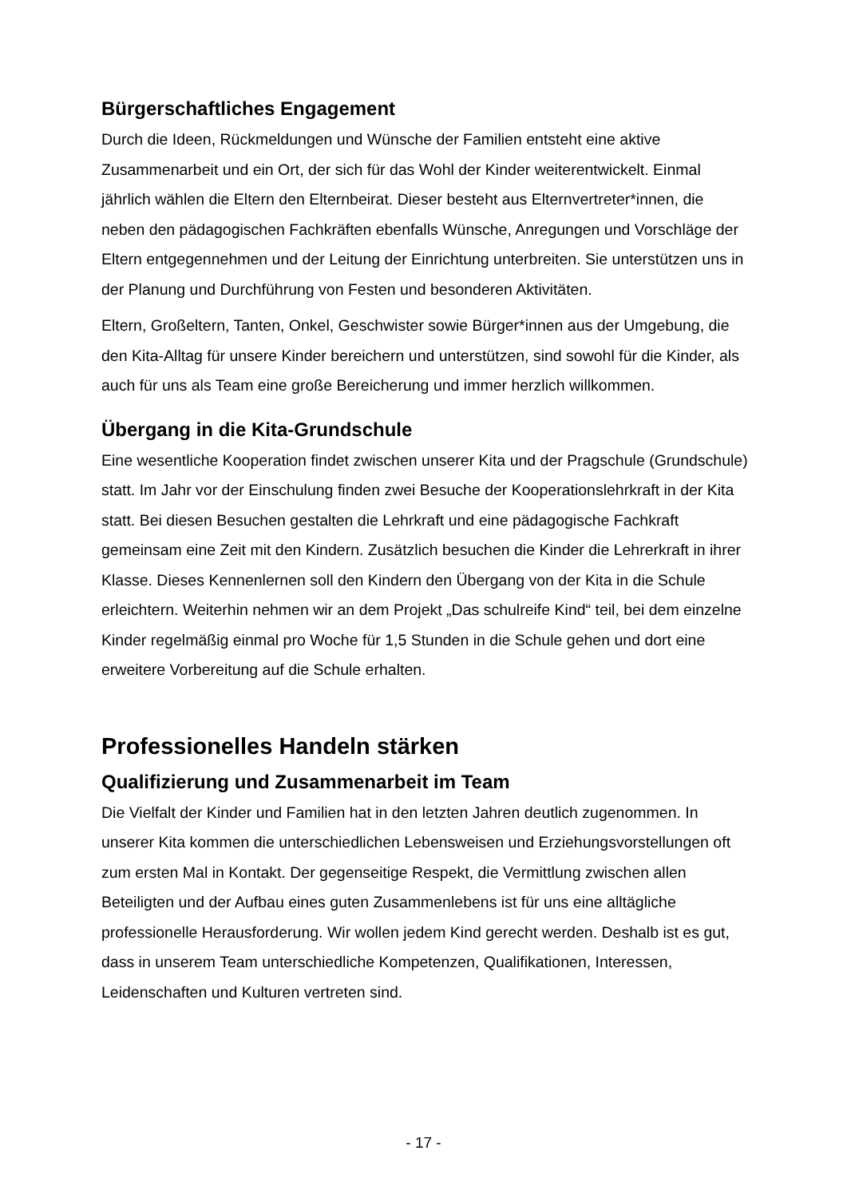Bürgerschaftliches Engagement
Durch die Ideen, Rückmeldungen und Wünsche der Familien entsteht eine aktive Zusammenarbeit und ein Ort, der sich für das Wohl der Kinder weiterentwickelt. Einmal jährlich wählen die Eltern den Elternbeirat. Dieser besteht aus Elternvertreter*innen, die neben den pädagogischen Fachkräften ebenfalls Wünsche, Anregungen und Vorschläge der Eltern entgegennehmen und der Leitung der Einrichtung unterbreiten. Sie unterstützen uns in der Planung und Durchführung von Festen und besonderen Aktivitäten.
Eltern, Großeltern, Tanten, Onkel, Geschwister sowie Bürger*innen aus der Umgebung, die den Kita-Alltag für unsere Kinder bereichern und unterstützen, sind sowohl für die Kinder, als auch für uns als Team eine große Bereicherung und immer herzlich willkommen.
Übergang in die Kita-Grundschule
Eine wesentliche Kooperation findet zwischen unserer Kita und der Pragschule (Grundschule) statt. Im Jahr vor der Einschulung finden zwei Besuche der Kooperationslehrkraft in der Kita statt. Bei diesen Besuchen gestalten die Lehrkraft und eine pädagogische Fachkraft gemeinsam eine Zeit mit den Kindern. Zusätzlich besuchen die Kinder die Lehrerkraft in ihrer Klasse. Dieses Kennenlernen soll den Kindern den Übergang von der Kita in die Schule erleichtern. Weiterhin nehmen wir an dem Projekt „Das schulreife Kind“ teil, bei dem einzelne Kinder regelmäßig einmal pro Woche für 1,5 Stunden in die Schule gehen und dort eine erweitere Vorbereitung auf die Schule erhalten.
Professionelles Handeln stärken
Qualifizierung und Zusammenarbeit im Team
Die Vielfalt der Kinder und Familien hat in den letzten Jahren deutlich zugenommen. In unserer Kita kommen die unterschiedlichen Lebensweisen und Erziehungsvorstellungen oft zum ersten Mal in Kontakt. Der gegenseitige Respekt, die Vermittlung zwischen allen Beteiligten und der Aufbau eines guten Zusammenlebens ist für uns eine alltägliche professionelle Herausforderung. Wir wollen jedem Kind gerecht werden. Deshalb ist es gut, dass in unserem Team unterschiedliche Kompetenzen, Qualifikationen, Interessen, Leidenschaften und Kulturen vertreten sind.
- 17 -